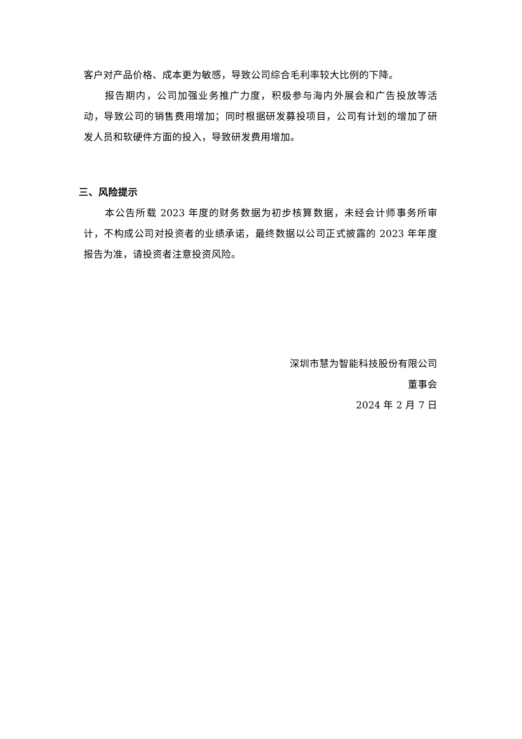客户对产品价格、成本更为敏感，导致公司综合毛利率较大比例的下降。
报告期内，公司加强业务推广力度，积极参与海内外展会和广告投放等活动，导致公司的销售费用增加；同时根据研发募投项目，公司有计划的增加了研发人员和软硬件方面的投入，导致研发费用增加。
三、风险提示
本公告所载 2023 年度的财务数据为初步核算数据，未经会计师事务所审计，不构成公司对投资者的业绩承诺，最终数据以公司正式披露的 2023 年年度报告为准，请投资者注意投资风险。
深圳市慧为智能科技股份有限公司
董事会
2024 年 2 月 7 日